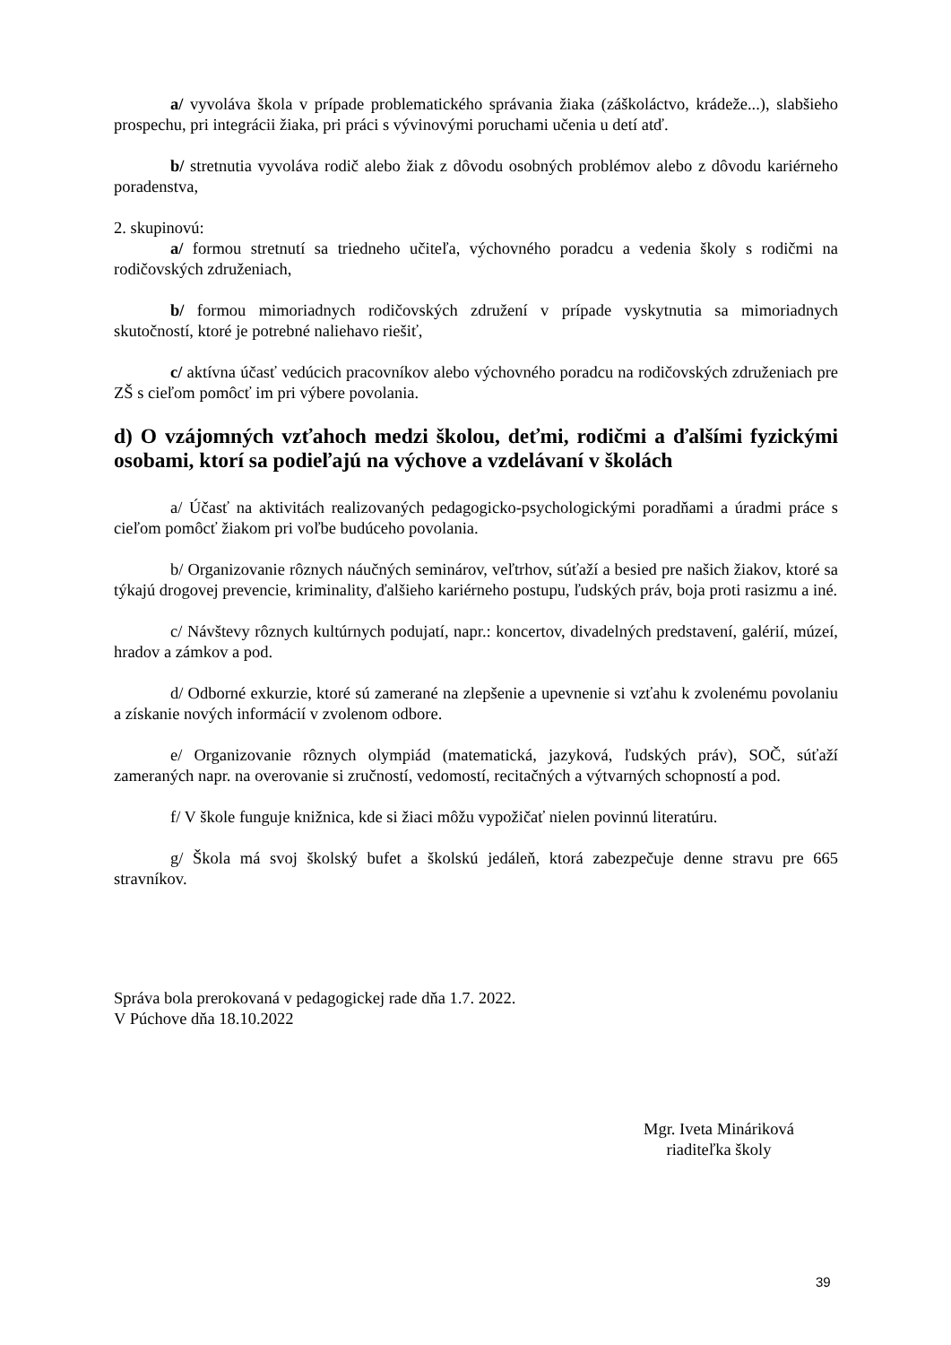a/ vyvoláva škola v prípade problematického správania žiaka (záškoláctvo, krádeže...), slabšieho prospechu, pri integrácii žiaka, pri práci s vývinovými poruchami učenia u detí atď.
b/ stretnutia vyvoláva rodič alebo žiak z dôvodu osobných problémov alebo z dôvodu kariérneho poradenstva,
2. skupinovú:
a/ formou stretnutí sa triedneho učiteľa, výchovného poradcu a vedenia školy s rodičmi na rodičovských združeniach,
b/ formou mimoriadnych rodičovských združení v prípade vyskytnutia sa mimoriadnych skutočností, ktoré je potrebné naliehavo riešiť,
c/ aktívna účasť vedúcich pracovníkov alebo výchovného poradcu na rodičovských združeniach pre ZŠ s cieľom pomôcť im pri výbere povolania.
d) O vzájomných vzťahoch medzi školou, deťmi, rodičmi a ďalšími fyzickými osobami, ktorí sa podieľajú na výchove a vzdelávaní v školách
a/ Účasť na aktivitách realizovaných pedagogicko-psychologickými poradňami a úradmi práce s cieľom pomôcť žiakom pri voľbe budúceho povolania.
b/ Organizovanie rôznych náučných seminárov, veľtrhov, súťaží a besied pre našich žiakov, ktoré sa týkajú drogovej prevencie, kriminality, ďalšieho kariérneho postupu, ľudských práv, boja proti rasizmu a iné.
c/ Návštevy rôznych kultúrnych podujatí, napr.: koncertov, divadelných predstavení, galérií, múzeí, hradov a zámkov a pod.
d/ Odborné exkurzie, ktoré sú zamerané na zlepšenie a upevnenie si vzťahu k zvolenému povolaniu a získanie nových informácií v zvolenom odbore.
e/ Organizovanie rôznych olympiád (matematická, jazyková, ľudských práv), SOČ, súťaží zameraných napr. na overovanie si zručností, vedomostí, recitačných a výtvarných schopností a pod.
f/ V škole funguje knižnica, kde si žiaci môžu vypožičať nielen povinnú literatúru.
g/ Škola má svoj školský bufet a školskú jedáleň, ktorá zabezpečuje denne stravu pre 665 stravníkov.
Správa bola prerokovaná v pedagogickej rade dňa 1.7. 2022.
V Púchove dňa 18.10.2022
Mgr. Iveta Mináriková
riaditeľka školy
39